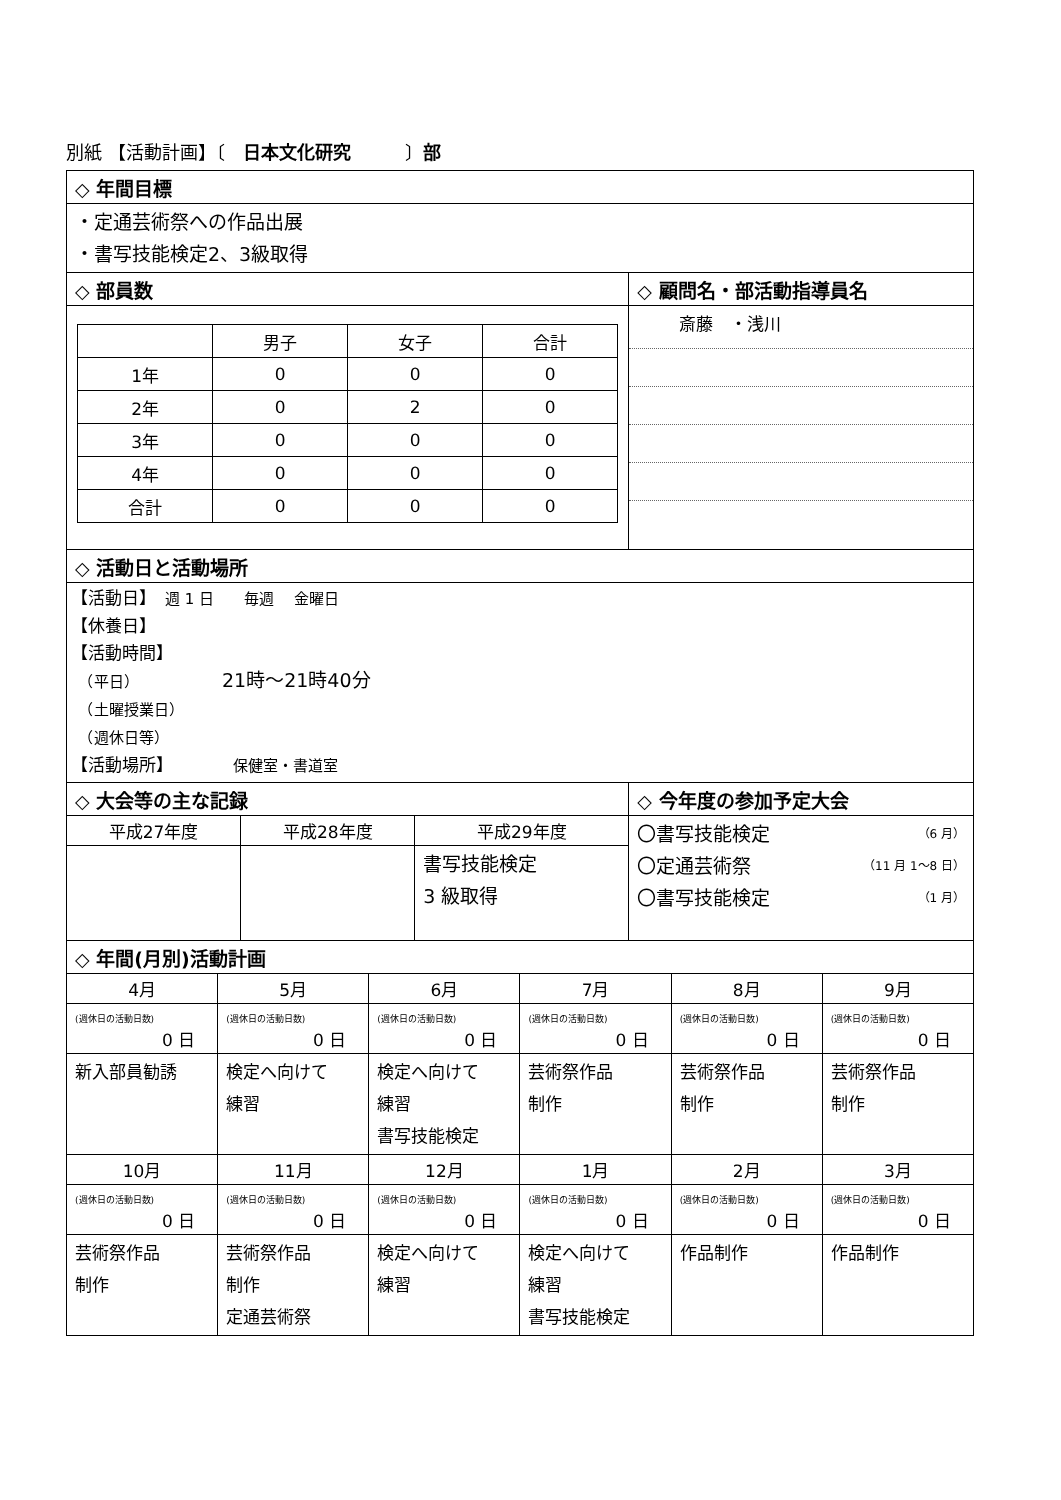別紙 【活動計画】〔　日本文化研究　　　〕部
| ◇ 年間目標 | |
| ・定通芸術祭への作品出展 ・書写技能検定2、3級取得 | |
| ◇ 部員数 | ◇ 顧問名・部活動指導員名 |
| / / 男子 / 女子 / 合計 / / 1年 / 0 / 0 / 0 / / 2年 / 0 / 2 / 0 / / 3年 / 0 / 0 / 0 / / 4年 / 0 / 0 / 0 / / 合計 / 0 / 0 / 0 / | 斎藤 ・浅川 |
| ◇ 活動日と活動場所 | |
| 【活動日】 週 1 日 毎週 金曜日 【休養日】 【活動時間】 （平日） 21時～21時40分 （土曜授業日） （週休日等） 【活動場所】 保健室・書道室 | |
| ◇ 大会等の主な記録 | | | ◇ 今年度の参加予定大会 |
| 平成27年度 | 平成28年度 | 平成29年度 | 〇書写技能検定 （6 月） 〇定通芸術祭 （11 月 1～8 日） 〇書写技能検定 （1 月） |
| | | 書写技能検定 3 級取得 | |
| ◇ 年間(月別)活動計画 | | | | | |
| 4月 | 5月 | 6月 | 7月 | 8月 | 9月 |
| (週休日の活動日数) 0 日 | (週休日の活動日数) 0 日 | (週休日の活動日数) 0 日 | (週休日の活動日数) 0 日 | (週休日の活動日数) 0 日 | (週休日の活動日数) 0 日 |
| 新入部員勧誘 | 検定へ向けて 練習 | 検定へ向けて 練習 書写技能検定 | 芸術祭作品 制作 | 芸術祭作品 制作 | 芸術祭作品 制作 |
| 10月 | 11月 | 12月 | 1月 | 2月 | 3月 |
| (週休日の活動日数) 0 日 | (週休日の活動日数) 0 日 | (週休日の活動日数) 0 日 | (週休日の活動日数) 0 日 | (週休日の活動日数) 0 日 | (週休日の活動日数) 0 日 |
| 芸術祭作品 制作 | 芸術祭作品 制作 定通芸術祭 | 検定へ向けて 練習 | 検定へ向けて 練習 書写技能検定 | 作品制作 | 作品制作 |